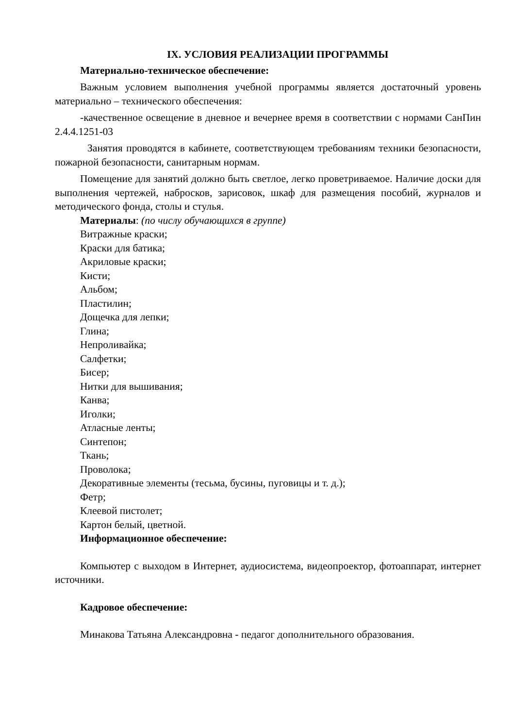IX. УСЛОВИЯ РЕАЛИЗАЦИИ ПРОГРАММЫ
Материально-техническое обеспечение:
Важным условием выполнения учебной программы является достаточный уровень материально – технического обеспечения:
-качественное освещение в дневное и вечернее время в соответствии с нормами СанПин 2.4.4.1251-03
Занятия проводятся в кабинете, соответствующем требованиям техники безопасности, пожарной безопасности, санитарным нормам.
Помещение для занятий должно быть светлое, легко проветриваемое. Наличие доски для выполнения чертежей, набросков, зарисовок, шкаф для размещения пособий, журналов и методического фонда, столы и стулья.
Материалы: (по числу обучающихся в группе)
Витражные краски;
Краски для батика;
Акриловые краски;
Кисти;
Альбом;
Пластилин;
Дощечка для лепки;
Глина;
Непроливайка;
Салфетки;
Бисер;
Нитки для вышивания;
Канва;
Иголки;
Атласные ленты;
Синтепон;
Ткань;
Проволока;
Декоративные элементы (тесьма, бусины, пуговицы и т. д.);
Фетр;
Клеевой пистолет;
Картон белый, цветной.
Информационное обеспечение:
Компьютер с выходом в Интернет, аудиосистема, видеопроектор, фотоаппарат, интернет источники.
Кадровое обеспечение:
Минакова Татьяна Александровна - педагог дополнительного образования.